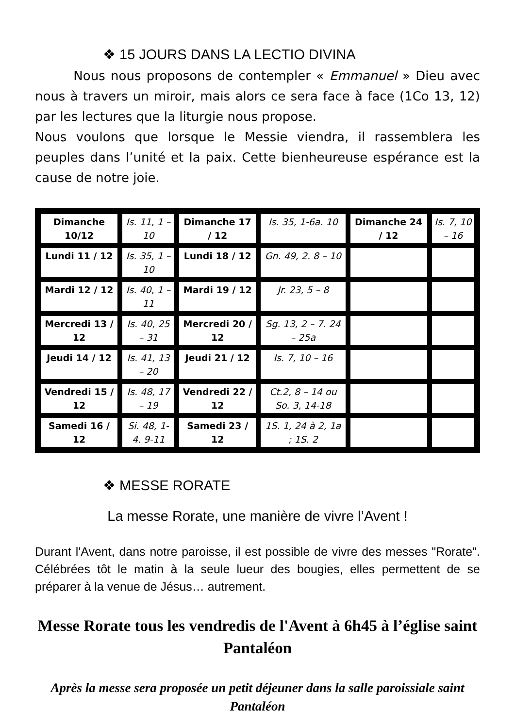❖ 15 JOURS DANS LA LECTIO DIVINA
Nous nous proposons de contempler « Emmanuel » Dieu avec nous à travers un miroir, mais alors ce sera face à face (1Co 13, 12) par les lectures que la liturgie nous propose.
Nous voulons que lorsque le Messie viendra, il rassemblera les peuples dans l’unité et la paix. Cette bienheureuse espérance est la cause de notre joie.
| Dimanche 10/12 | Is. 11, 1 – 10 | Dimanche 17 / 12 | Is. 35, 1-6a. 10 | Dimanche 24 / 12 | Is. 7, 10 – 16 |
| Lundi 11 / 12 | Is. 35, 1 – 10 | Lundi 18 / 12 | Gn. 49, 2. 8 – 10 | | |
| Mardi 12 / 12 | Is. 40, 1 – 11 | Mardi 19 / 12 | Jr. 23, 5 – 8 | | |
| Mercredi 13 / 12 | Is. 40, 25 – 31 | Mercredi 20 / 12 | Sg. 13, 2 – 7. 24 – 25a | | |
| Jeudi 14 / 12 | Is. 41, 13 – 20 | Jeudi 21 / 12 | Is. 7, 10 – 16 | | |
| Vendredi 15 / 12 | Is. 48, 17 – 19 | Vendredi 22 / 12 | Ct.2, 8 – 14 ou So. 3, 14-18 | | |
| Samedi 16 / 12 | Si. 48, 1-4. 9-11 | Samedi 23 / 12 | 1S. 1, 24 à 2, 1a ; 1S. 2 | | |
❖ MESSE RORATE
La messe Rorate, une manière de vivre l’Avent !
Durant l'Avent, dans notre paroisse, il est possible de vivre des messes "Rorate". Célébrées tôt le matin à la seule lueur des bougies, elles permettent de se préparer à la venue de Jésus… autrement.
Messe Rorate tous les vendredis de l'Avent à 6h45 à l’église saint Pantaléon
Après la messe sera proposée un petit déjeuner dans la salle paroissiale saint Pantaléon